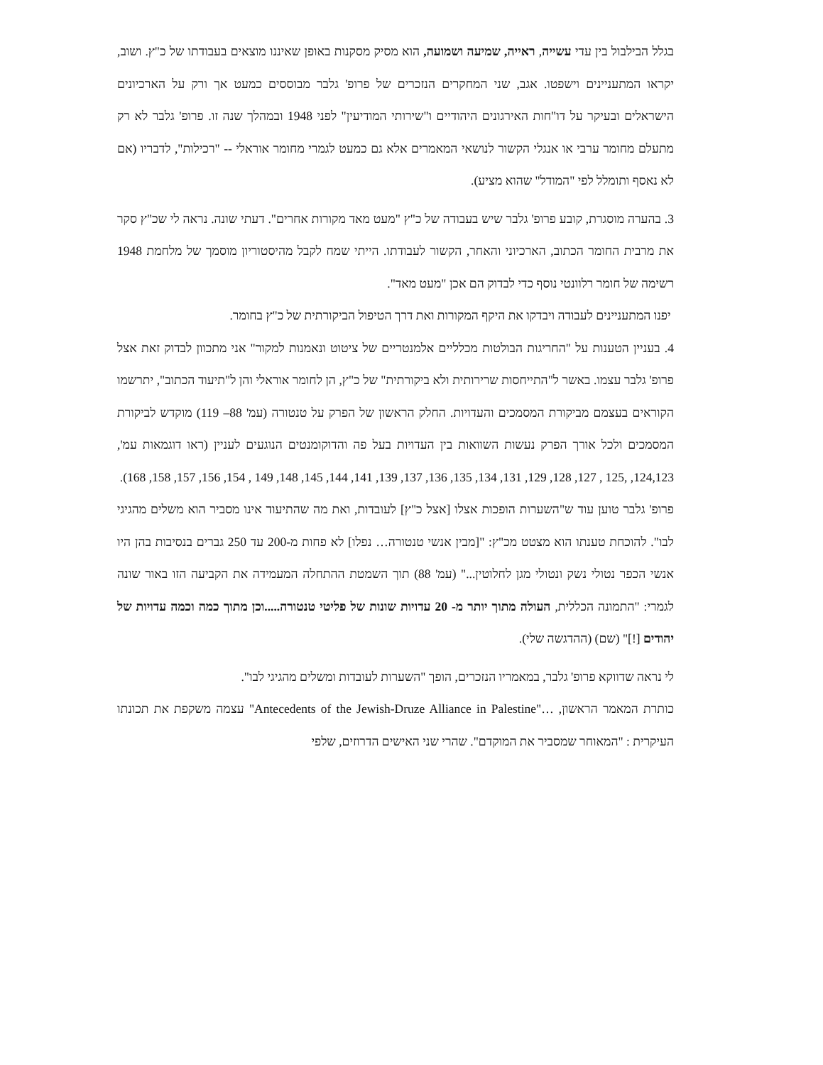בגלל הבילבול בין עדי עשייה, ראייה, שמיעה ושמועה, הוא מסיק מסקנות באופן שאיננו מוצאים בעבודתו של כ"ץ. ושוב, יקראו המתעניינים וישפטו. אגב, שני המחקרים הנזכרים של פרופ' גלבר מבוססים כמעט אך ורק על הארכיונים הישראלים ובעיקר על דו"חות האירגונים היהודיים ו"שירותי המודיעין" לפני 1948 ובמהלך שנה זו. פרופ' גלבר לא רק מתעלם מחומר ערבי או אנגלי הקשור לנושאי המאמרים אלא גם כמעט לגמרי מחומר אוראלי -- "רכילות", לדבריו (אם לא נאסף ותומלל לפי "המודל" שהוא מציע).
3. בהערה מוסגרת, קובע פרופ' גלבר שיש בעבודה של כ"ץ "מעט מאד מקורות אחרים". דעתי שונה. נראה לי שכ"ץ סקר את מרבית החומר הכתוב, הארכיוני והאחר, הקשור לעבודתו. הייתי שמח לקבל מהיסטוריון מוסמך של מלחמת 1948 רשימה של חומר רלוונטי נוסף כדי לבדוק הם אכן "מעט מאד".
יפנו המתעניינים לעבודה ויבדקו את היקף המקורות ואת דרך הטיפול הביקורתית של כ"ץ בחומר.
4. בעניין הטענות על "החריגות הבולטות מכלליים אלמנטריים של ציטוט ונאמנות למקור" אני מתכוון לבדוק זאת אצל פרופ' גלבר עצמו. באשר ל"התייחסות שרירותית ולא ביקורתית" של כ"ץ, הן לחומר אוראלי והן ל"תיעוד הכתוב", יתרשמו הקוראים בעצמם מביקורת המסמכים והעדויות. החלק הראשון של הפרק על טנטורה (עמ' 88– 119) מוקדש לביקורת המסמכים ולכל אורך הפרק נעשות השוואות בין העדויות בעל פה והדוקומנטים הנוגעים לעניין (ראו דוגמאות עמ', 124,123, ,125 , 127, 128, 129, 131, 134, 135, 136, 137, 139, 141, 144, 145, 148, 149 , 154, 156, 157, 158, 168).
פרופ' גלבר טוען עוד ש"השערות הופכות אצלו [אצל כ"ץ] לעובדות, ואת מה שהתיעוד אינו מסביר הוא משלים מהגיגי לבו". להוכחת טענתו הוא מצטט מכ"ץ: "[מבין אנשי טנטורה… נפלו] לא פחות מ-200 עד 250 גברים בנסיבות בהן היו אנשי הכפר נטולי נשק ונטולי מגן לחלוטין..." (עמ' 88) תוך השמטת ההתחלה המעמידה את הקביעה הזו באור שונה לגמרי: "התמונה הכללית, העולה מתוך יותר מ- 20 עדויות שונות של פליטי טנטורה.....וכן מתוך כמה וכמה עדויות של יהודים [!]" (שם) (ההדגשה שלי).
לי נראה שדווקא פרופ' גלבר, במאמריו הנזכרים, הופך "השערות לעובדות ומשלים מהגיגי לבו".
כותרת המאמר הראשון, …"Antecedents of the Jewish-Druze Alliance in Palestine" עצמה משקפת את תכונתו העיקרית : "המאוחר שמסביר את המוקדם". שהרי שני האישים הדרוזים, שלפי